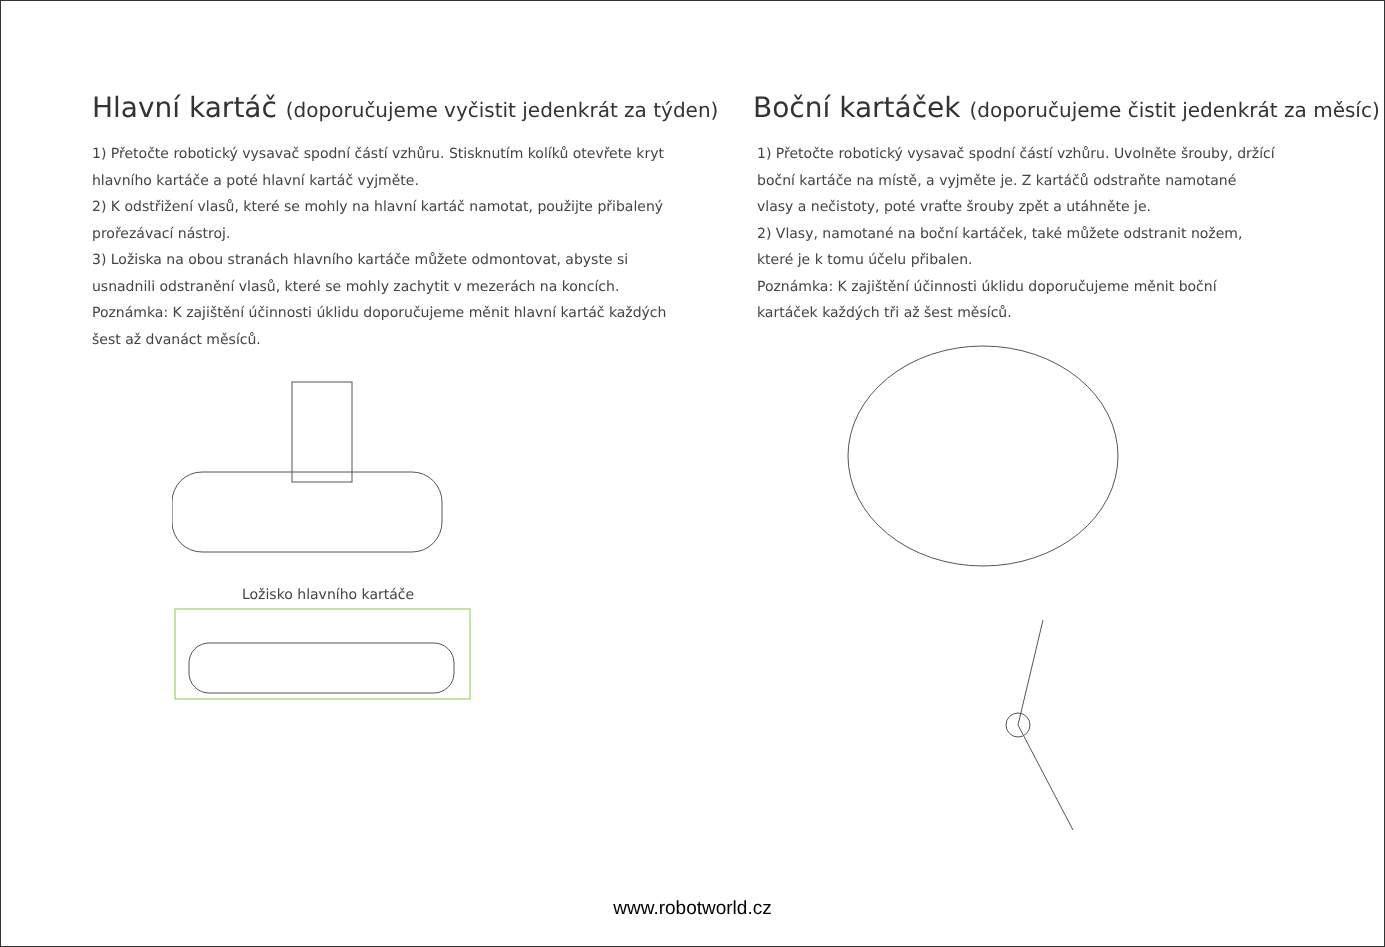Hlavní kartáč (doporučujeme vyčistit jedenkrát za týden)
1) Přetočte robotický vysavač spodní částí vzhůru. Stisknutím kolíků otevřete kryt hlavního kartáče a poté hlavní kartáč vyjměte.
2) K odstřižení vlasů, které se mohly na hlavní kartáč namotat, použijte přibalený prořezávací nástroj.
3) Ložiska na obou stranách hlavního kartáče můžete odmontovat, abyste si usnadnili odstranění vlasů, které se mohly zachytit v mezerách na koncích.
Poznámka: K zajištění účinnosti úklidu doporučujeme měnit hlavní kartáč každých šest až dvanáct měsíců.
Ložisko hlavního kartáče
Boční kartáček (doporučujeme čistit jedenkrát za měsíc)
1) Přetočte robotický vysavač spodní částí vzhůru. Uvolněte šrouby, držící boční kartáče na místě, a vyjměte je. Z kartáčů odstraňte namotané vlasy a nečistoty, poté vraťte šrouby zpět a utáhněte je.
2) Vlasy, namotané na boční kartáček, také můžete odstranit nožem, které je k tomu účelu přibalen.
Poznámka: K zajištění účinnosti úklidu doporučujeme měnit boční kartáček každých tři až šest měsíců.
www.robotworld.cz